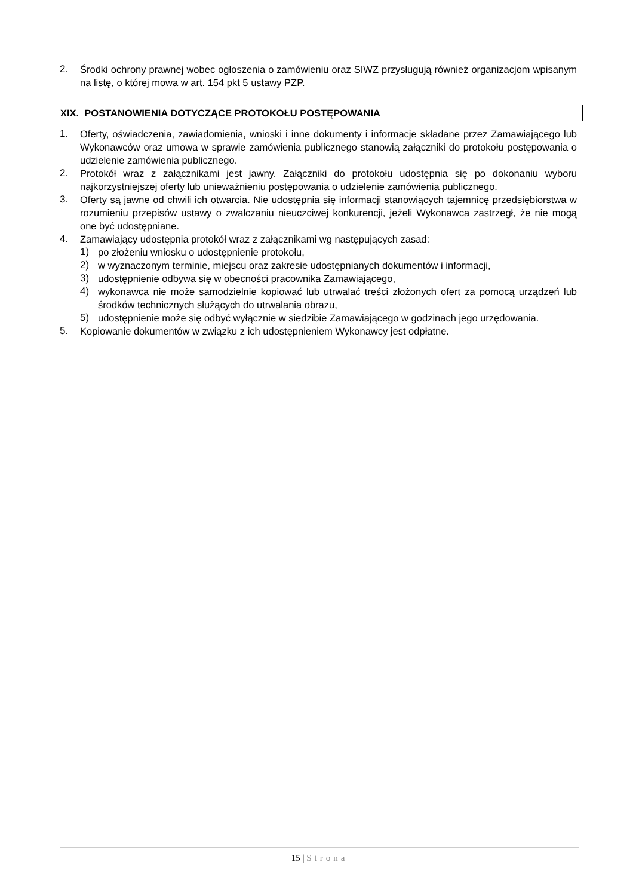2. Środki ochrony prawnej wobec ogłoszenia o zamówieniu oraz SIWZ przysługują również organizacjom wpisanym na listę, o której mowa w art. 154 pkt 5 ustawy PZP.
XIX. POSTANOWIENIA DOTYCZĄCE PROTOKOŁU POSTĘPOWANIA
1. Oferty, oświadczenia, zawiadomienia, wnioski i inne dokumenty i informacje składane przez Zamawiającego lub Wykonawców oraz umowa w sprawie zamówienia publicznego stanowią załączniki do protokołu postępowania o udzielenie zamówienia publicznego.
2. Protokół wraz z załącznikami jest jawny. Załączniki do protokołu udostępnia się po dokonaniu wyboru najkorzystniejszej oferty lub unieważnieniu postępowania o udzielenie zamówienia publicznego.
3. Oferty są jawne od chwili ich otwarcia. Nie udostępnia się informacji stanowiących tajemnicę przedsiębiorstwa w rozumieniu przepisów ustawy o zwalczaniu nieuczciwej konkurencji, jeżeli Wykonawca zastrzegł, że nie mogą one być udostępniane.
4. Zamawiający udostępnia protokół wraz z załącznikami wg następujących zasad:
1) po złożeniu wniosku o udostępnienie protokołu,
2) w wyznaczonym terminie, miejscu oraz zakresie udostępnianych dokumentów i informacji,
3) udostępnienie odbywa się w obecności pracownika Zamawiającego,
4) wykonawca nie może samodzielnie kopiować lub utrwalać treści złożonych ofert za pomocą urządzeń lub środków technicznych służących do utrwalania obrazu,
5) udostępnienie może się odbyć wyłącznie w siedzibie Zamawiającego w godzinach jego urzędowania.
5. Kopiowanie dokumentów w związku z ich udostępnieniem Wykonawcy jest odpłatne.
15 | Strona